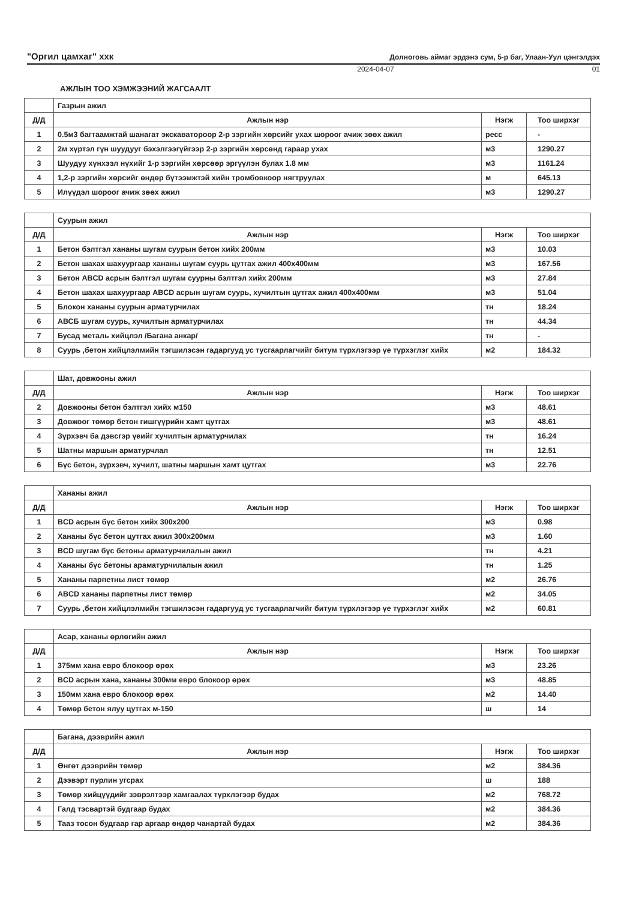"Оргил цамхаг" ххк Долноговь аймаг эрдэнэ сум, 5-р баг, Улаан-Уул цэнгэлдэх
2024-04-07 01
АЖЛЫН ТОО ХЭМЖЭЭНИЙ ЖАГСААЛТ
| | Газрын ажил | | |
| Д/Д | Ажлын нэр | Нэгж | Тоо ширхэг |
| 1 | 0.5м3 багтаамжтай шанагат экскаватороор 2-р зэргийн хөрсийг ухах шороог ачиж зөөх ажил | ресс | - |
| 2 | 2м хүртэл гүн шуудууг бэхэлгээгүйгээр 2-р зэргийн хөрсөнд гараар ухах | м3 | 1290.27 |
| 3 | Шуудуу хүнхээл нүхийг 1-р зэргийн хөрсөөр эргүүлэн булах 1.8 мм | м3 | 1161.24 |
| 4 | 1,2-р зэргийн хөрсийг өндөр бүтээмжтэй хийн тромбовкоор нягтруулах | м | 645.13 |
| 5 | Илүүдэл шороог ачиж зөөх ажил | м3 | 1290.27 |
| | Суурын ажил | | |
| Д/Д | Ажлын нэр | Нэгж | Тоо ширхэг |
| 1 | Бетон бэлтгэл хананы шугам суурын бетон хийх 200мм | м3 | 10.03 |
| 2 | Бетон шахах шахуургаар хананы шугам суурь цутгах ажил 400х400мм | м3 | 167.56 |
| 3 | Бетон ABCD асрын бэлтгэл шугам суурны бэлтгэл хийх 200мм | м3 | 27.84 |
| 4 | Бетон шахах шахуургаар ABCD асрын шугам суурь, хучилтын цутгах ажил 400х400мм | м3 | 51.04 |
| 5 | Блокон хананы суурын арматурчилах | тн | 18.24 |
| 6 | АВСБ шугам суурь, хучилтын арматурчилах | тн | 44.34 |
| 7 | Бусад металь хийцлэл /Багана анкар/ | тн | - |
| 8 | Суурь ,бетон хийцлэлмийн тэгшилэсэн гадаргууд ус тусгаарлагчийг битум түрхлэгээр үе түрхэглэг хийх | м2 | 184.32 |
| | Шат, довжооны ажил | | |
| Д/Д | Ажлын нэр | Нэгж | Тоо ширхэг |
| 2 | Довжооны бетон бэлтгэл хийх м150 | м3 | 48.61 |
| 3 | Довжоог төмөр бетон гишгүүрийн хамт цутгах | м3 | 48.61 |
| 4 | Зүрхэвч ба дэвсгэр үеийг хучилтын арматурчилах | тн | 16.24 |
| 5 | Шатны маршын арматурчлал | тн | 12.51 |
| 6 | Бүс бетон, зүрхэвч, хучилт, шатны маршын хамт цутгах | м3 | 22.76 |
| | Хананы ажил | | |
| Д/Д | Ажлын нэр | Нэгж | Тоо ширхэг |
| 1 | BCD асрын бүс бетон хийх 300х200 | м3 | 0.98 |
| 2 | Хананы бүс бетон цутгах ажил 300х200мм | м3 | 1.60 |
| 3 | BCD шугам бүс бетоны арматурчилалын ажил | тн | 4.21 |
| 4 | Хананы бүс бетоны араматурчилалын ажил | тн | 1.25 |
| 5 | Хананы парпетны лист төмөр | м2 | 26.76 |
| 6 | ABCD хананы парпетны лист төмөр | м2 | 34.05 |
| 7 | Суурь ,бетон хийцлэлмийн тэгшилэсэн гадаргууд ус тусгаарлагчийг битум түрхлэгээр үе түрхэглэг хийх | м2 | 60.81 |
| | Асар, хананы өрлөгийн ажил | | |
| Д/Д | Ажлын нэр | Нэгж | Тоо ширхэг |
| 1 | 375мм хана евро блокоор өрөх | м3 | 23.26 |
| 2 | BCD асрын хана, хананы 300мм евро блокоор өрөх | м3 | 48.85 |
| 3 | 150мм хана евро блокоор өрөх | м2 | 14.40 |
| 4 | Төмөр бетон ялуу цутгах м-150 | ш | 14 |
| | Багана, дээврийн ажил | | |
| Д/Д | Ажлын нэр | Нэгж | Тоо ширхэг |
| 1 | Өнгөт дээврийн төмөр | м2 | 384.36 |
| 2 | Дээвэрт пурлин угсрах | ш | 188 |
| 3 | Төмөр хийцүүдийг зэврэлтээр хамгаалах түрхлэгээр будах | м2 | 768.72 |
| 4 | Галд тэсвартэй будгаар будах | м2 | 384.36 |
| 5 | Тааз тосон будгаар гар аргаар өндөр чанартай будах | м2 | 384.36 |